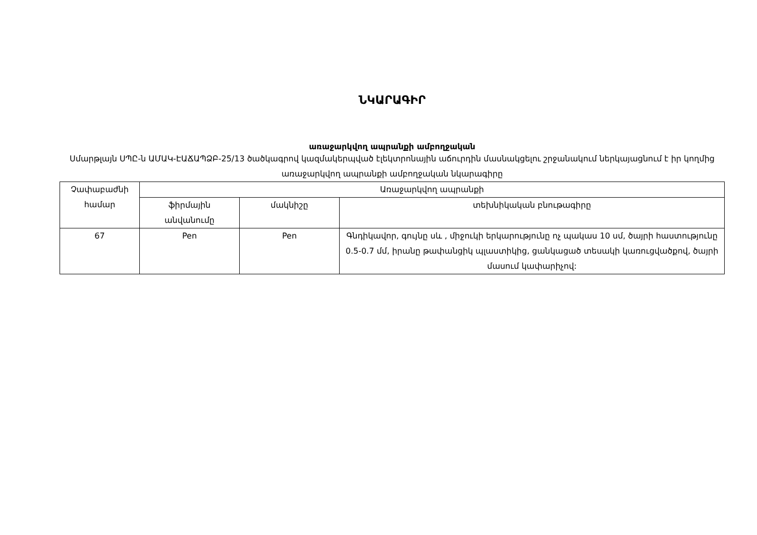ՆԿԱՐԱԳԻՐ
առաջարկվող ապրանքի ամբողջական
Սմարթլայն ՍՊԸ-ն ԱՄԱԿ-ԷԱՃԱՊՁԲ-25/13 ծածկագրով կազմակերպված էլեկտրոնային աճուրդին մասնակցելու շրջանակում ներկայացնում է իր կողմից առաջարկվող ապրանքի ամբողջական նկարագիրը
| Չափաբաժնի համար | Առաջարկվող ապրանքի | | |
| | ֆիրմային անվանումը | մակնիշը | տեխնիկական բնութագիրը |
| 67 | Pen | Pen | Գնդիկավոր, գույնը սև , միջուկի երկարությունը ոչ պակաս 10 սմ, ծայրի հաստությունը 0.5-0.7 մմ, իրանը թափանցիկ պլաստիկից, ցանկացած տեսակի կառուցվածքով, ծայրի մասում կափարիչով: |